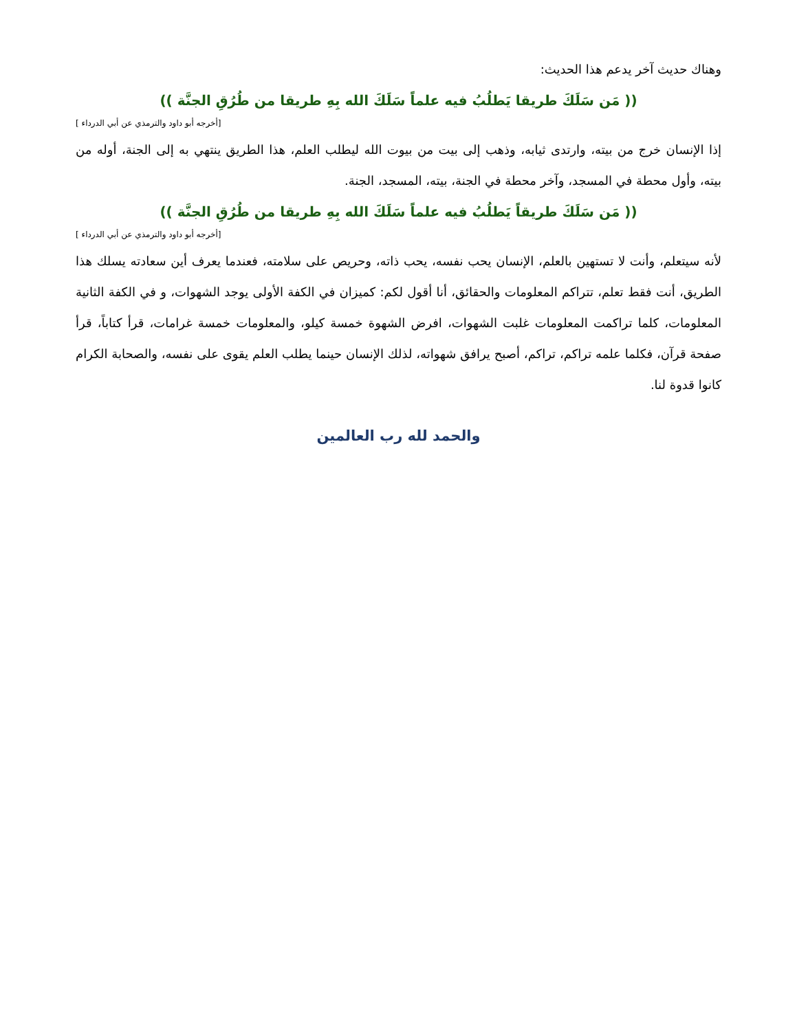وهناك حديث آخر يدعم هذا الحديث:
(( مَن سَلَكَ طريقا يَطلُبُ فيه علماً سَلَكَ الله بِهِ طريقا من طُرُقِ الجنَّة ))
[أخرجه أبو داود والترمذي عن أبي الدرداء ]
إذا الإنسان خرج من بيته، وارتدى ثيابه، وذهب إلى بيت من بيوت الله ليطلب العلم، هذا الطريق ينتهي به إلى الجنة، أوله من بيته، وأول محطة في المسجد، وآخر محطة في الجنة، بيته، المسجد، الجنة.
(( مَن سَلَكَ طريقاً يَطلُبُ فيه علماً سَلَكَ الله بِهِ طريقا من طُرُقِ الجنَّة ))
[أخرجه أبو داود والترمذي عن أبي الدرداء ]
لأنه سيتعلم، وأنت لا تستهين بالعلم، الإنسان يحب نفسه، يحب ذاته، وحريص على سلامته، فعندما يعرف أين سعادته يسلك هذا الطريق، أنت فقط تعلم، تتراكم المعلومات والحقائق، أنا أقول لكم: كميزان في الكفة الأولى يوجد الشهوات، و في الكفة الثانية المعلومات، كلما تراكمت المعلومات غلبت الشهوات، افرض الشهوة خمسة كيلو، والمعلومات خمسة غرامات، قرأ كتاباً، قرأ صفحة قرآن، فكلما علمه تراكم، تراكم، أصبح يرافق شهواته، لذلك الإنسان حينما يطلب العلم يقوى على نفسه، والصحابة الكرام كانوا قدوة لنا.
والحمد لله رب العالمين